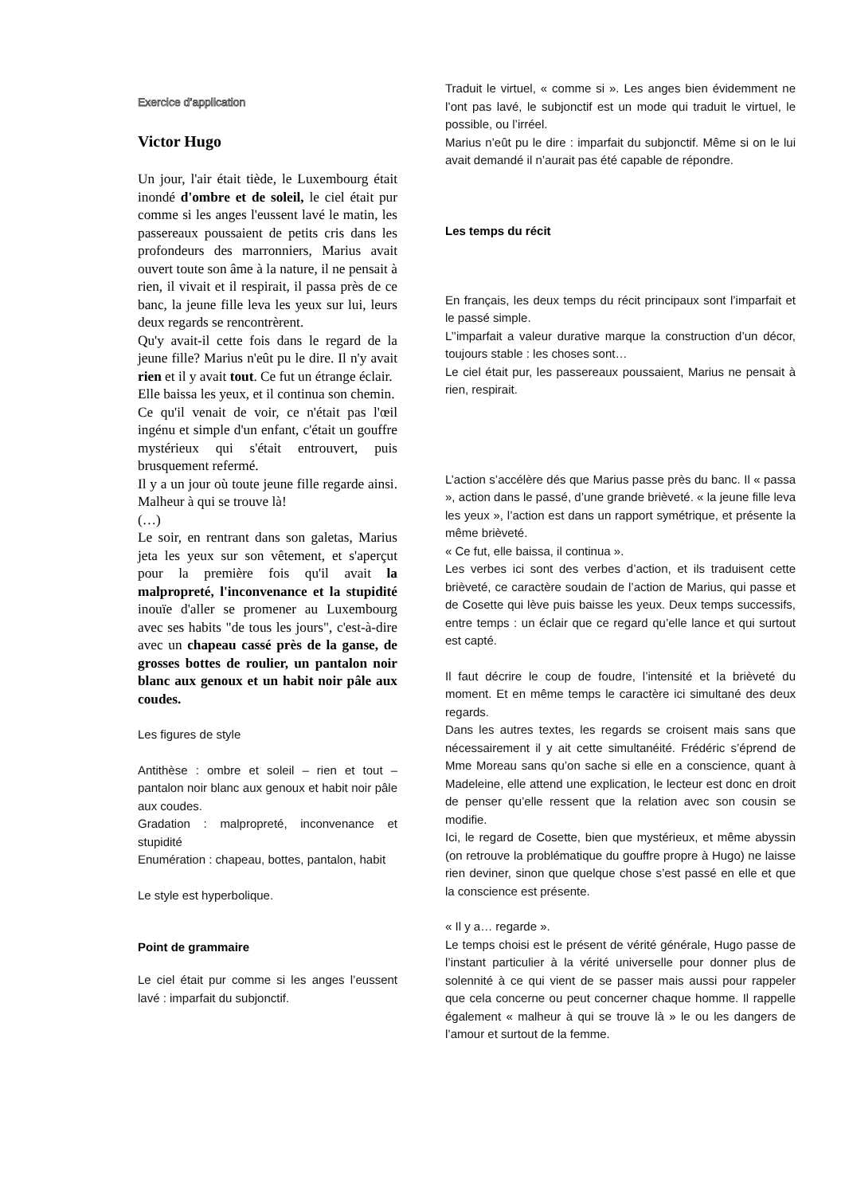Exercice d’application
Victor Hugo
Un jour, l'air était tiède, le Luxembourg était inondé d'ombre et de soleil, le ciel était pur comme si les anges l'eussent lavé le matin, les passereaux poussaient de petits cris dans les profondeurs des marronniers, Marius avait ouvert toute son âme à la nature, il ne pensait à rien, il vivait et il respirait, il passa près de ce banc, la jeune fille leva les yeux sur lui, leurs deux regards se rencontrèrent.
Qu'y avait-il cette fois dans le regard de la jeune fille? Marius n'eût pu le dire. Il n'y avait rien et il y avait tout. Ce fut un étrange éclair.
Elle baissa les yeux, et il continua son chemin.
Ce qu'il venait de voir, ce n'était pas l'œil ingénu et simple d'un enfant, c'était un gouffre mystérieux qui s'était entrouvert, puis brusquement refermé.
Il y a un jour où toute jeune fille regarde ainsi. Malheur à qui se trouve là!
(…)
Le soir, en rentrant dans son galetas, Marius jeta les yeux sur son vêtement, et s'aperçut pour la première fois qu'il avait la malpropreté, l'inconvenance et la stupidité inouïe d'aller se promener au Luxembourg avec ses habits "de tous les jours", c'est-à-dire avec un chapeau cassé près de la ganse, de grosses bottes de roulier, un pantalon noir blanc aux genoux et un habit noir pâle aux coudes.
Les figures de style
Antithèse : ombre et soleil – rien et tout – pantalon noir blanc aux genoux et habit noir pâle aux coudes.
Gradation : malpropreté, inconvenance et stupidité
Enumération : chapeau, bottes, pantalon, habit
Le style est hyperbolique.
Point de grammaire
Le ciel était pur comme si les anges l’eussent lavé : imparfait du subjonctif.
Traduit le virtuel, « comme si ». Les anges bien évidemment ne l’ont pas lavé, le subjonctif est un mode qui traduit le virtuel, le possible, ou l’irréel.
Marius n’eût pu le dire : imparfait du subjonctif. Même si on le lui avait demandé il n’aurait pas été capable de répondre.
Les temps du récit
En français, les deux temps du récit principaux sont l’imparfait et le passé simple.
L’’imparfait a valeur durative marque la construction d’un décor, toujours stable : les choses sont…
Le ciel était pur, les passereaux poussaient, Marius ne pensait à rien, respirait.
L’action s’accélère dés que Marius passe près du banc. Il « passa », action dans le passé, d’une grande brièveté. « la jeune fille leva les yeux », l’action est dans un rapport symétrique, et présente la même brièveté.
« Ce fut, elle baissa, il continua ».
Les verbes ici sont des verbes d’action, et ils traduisent cette brièveté, ce caractère soudain de l’action de Marius, qui passe et de Cosette qui lève puis baisse les yeux. Deux temps successifs, entre temps : un éclair que ce regard qu’elle lance et qui surtout est capté.
Il faut décrire le coup de foudre, l’intensité et la brièveté du moment. Et en même temps le caractère ici simultané des deux regards.
Dans les autres textes, les regards se croisent mais sans que nécessairement il y ait cette simultanéité. Frédéric s’éprend de Mme Moreau sans qu’on sache si elle en a conscience, quant à Madeleine, elle attend une explication, le lecteur est donc en droit de penser qu’elle ressent que la relation avec son cousin se modifie.
Ici, le regard de Cosette, bien que mystérieux, et même abyssin (on retrouve la problématique du gouffre propre à Hugo) ne laisse rien deviner, sinon que quelque chose s’est passé en elle et que la conscience est présente.
« Il y a… regarde ».
Le temps choisi est le présent de vérité générale, Hugo passe de l’instant particulier à la vérité universelle pour donner plus de solennité à ce qui vient de se passer mais aussi pour rappeler que cela concerne ou peut concerner chaque homme. Il rappelle également « malheur à qui se trouve là » le ou les dangers de l’amour et surtout de la femme.